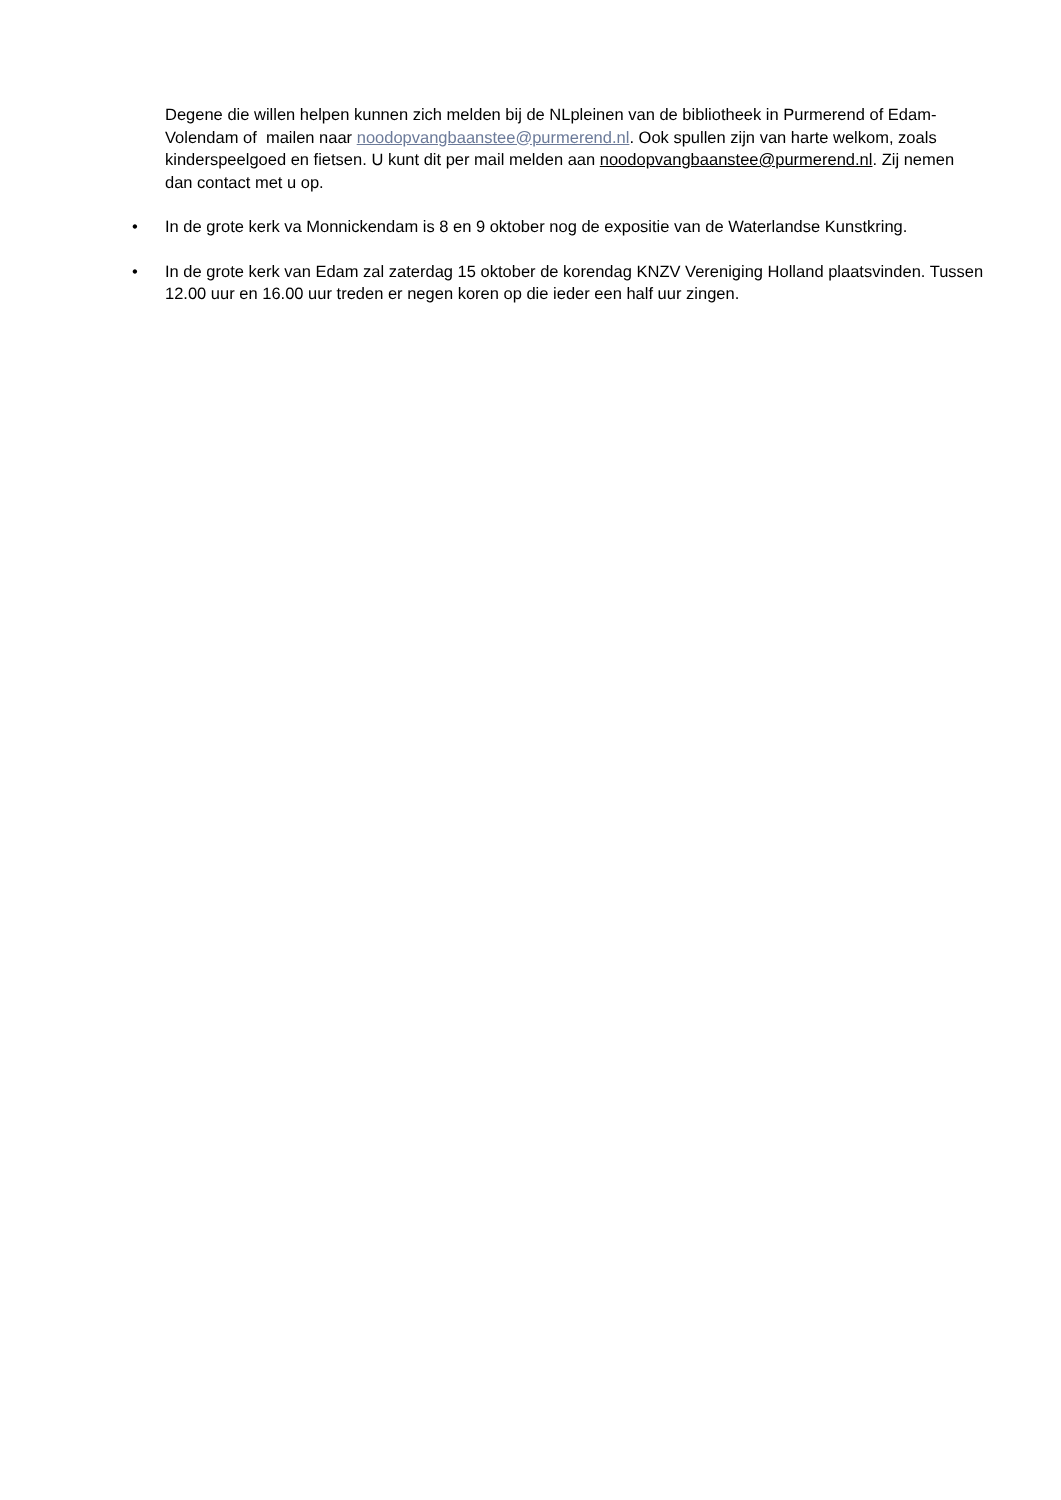Degene die willen helpen kunnen zich melden bij de NLpleinen van de bibliotheek in Purmerend of Edam-Volendam of mailen naar noodopvangbaanstee@purmerend.nl. Ook spullen zijn van harte welkom, zoals kinderspeelgoed en fietsen. U kunt dit per mail melden aan noodopvangbaanstee@purmerend.nl. Zij nemen dan contact met u op.
• In de grote kerk va Monnickendam is 8 en 9 oktober nog de expositie van de Waterlandse Kunstkring.
• In de grote kerk van Edam zal zaterdag 15 oktober de korendag KNZV Vereniging Holland plaatsvinden. Tussen 12.00 uur en 16.00 uur treden er negen koren op die ieder een half uur zingen.